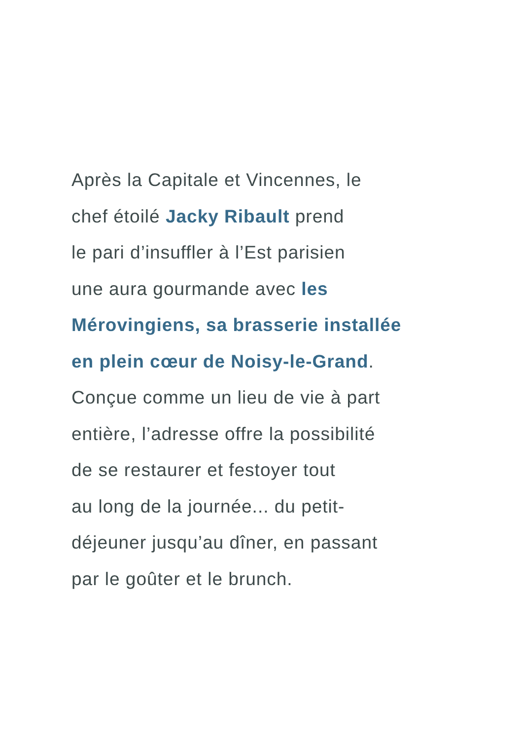Après la Capitale et Vincennes, le
chef étoilé Jacky Ribault prend
le pari d’insuffler à l’Est parisien
une aura gourmande avec les
Mérovingiens, sa brasserie installée
en plein cœur de Noisy-le-Grand.
Conçue comme un lieu de vie à part
entière, l’adresse offre la possibilité
de se restaurer et festoyer tout
au long de la journée... du petit-
déjeuner jusqu’au dîner, en passant
par le goûter et le brunch.